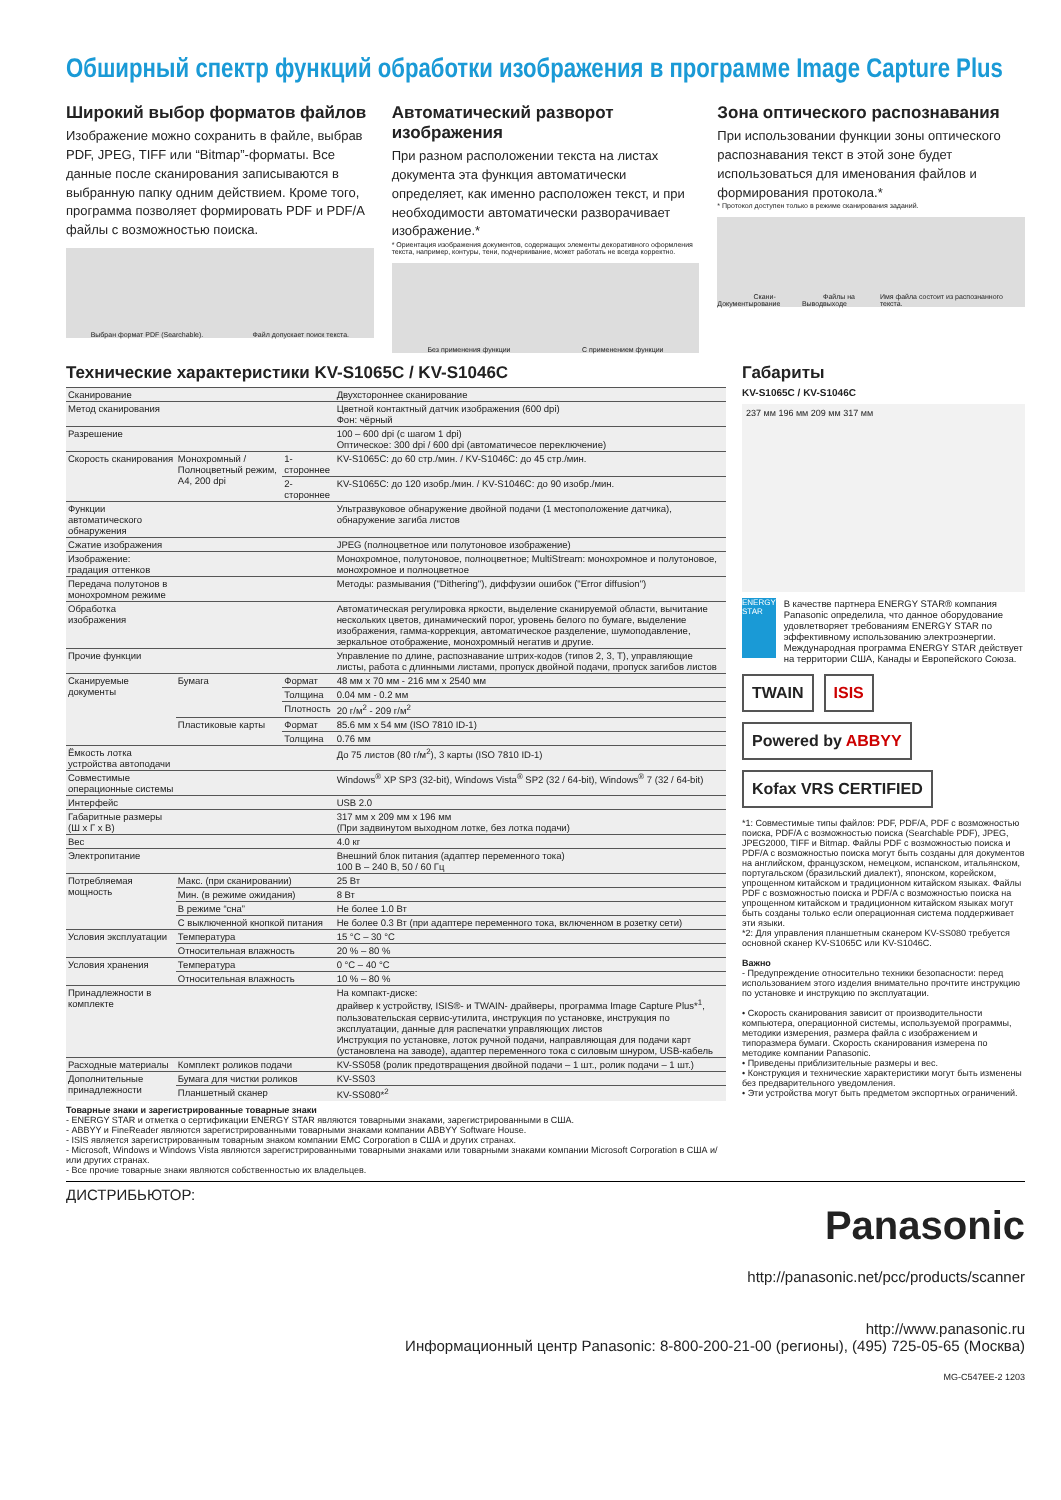Обширный спектр функций обработки изображения в программе Image Capture Plus
Широкий выбор форматов файлов
Изображение можно сохранить в файле, выбрав PDF, JPEG, TIFF или “Bitmap”-форматы. Все данные после сканирования записываются в выбранную папку одним действием. Кроме того, программа позволяет формировать PDF и PDF/A файлы с возможностью поиска.
Выбран формат PDF (Searchable). Файл допускает поиск текста.
Автоматический разворот изображения
При разном расположении текста на листах документа эта функция автоматически определяет, как именно расположен текст, и при необходимости автоматически разворачивает изображение.*
* Ориентация изображения документов, содержащих элементы декоративного оформления текста, например, контуры, тени, подчеркивание, может работать не всегда корректно.
Без применения функции С применением функции
Зона оптического распознавания
При использовании функции зоны оптического распознавания текст в этой зоне будет использоваться для именования файлов и формирования протокола.*
* Протокол доступен только в режиме сканирования заданий.
Документы Скани-рование Вывод Файлы на выходе Имя файла состоит из распознанного текста.
Технические характеристики KV-S1065C / KV-S1046C
| Сканирование | | | Двухстороннее сканирование |
| Метод сканирования | | | Цветной контактный датчик изображения (600 dpi) Фон: чёрный |
| Разрешение | | | 100 – 600 dpi (с шагом 1 dpi) Оптическое: 300 dpi / 600 dpi (автоматичесое переключение) |
| Скорость сканирования | Монохромный /Полноцветный режим, A4, 200 dpi | 1-стороннее | KV-S1065C: до 60 стр./мин. / KV-S1046C: до 45 стр./мин. |
| | | 2-стороннее | KV-S1065C: до 120 изобр./мин. / KV-S1046C: до 90 изобр./мин. |
| Функции автоматического обнаружения | | | Ультразвуковое обнаружение двойной подачи (1 местоположение датчика), обнаружение загиба листов |
| Сжатие изображения | | | JPEG (полноцветное или полутоновое изображение) |
| Изображение: градация оттенков | | | Монохромное, полутоновое, полноцветное; MultiStream: монохромное и полутоновое, монохромное и полноцветное |
| Передача полутонов в монохромном режиме | | | Методы: размывания ("Dithering"), диффузии ошибок ("Error diffusion") |
| Обработка изображения | | | Автоматическая регулировка яркости, выделение сканируемой области, вычитание нескольких цветов, динамический порог, уровень белого по бумаге, выделение изображения, гамма-коррекция, автоматическое разделение, шумоподавление, зеркальное отображение, монохромный негатив и другие. |
| Прочие функции | | | Управление по длине, распознавание штрих-кодов (типов 2, 3, T), управляющие листы, работа с длинными листами, пропуск двойной подачи, пропуск загибов листов |
| Сканируемые документы | Бумага | Формат | 48 мм x 70 мм - 216 мм x 2540 мм |
| | | Толщина | 0.04 мм - 0.2 мм |
| | | Плотность | 20 г/м<sup>2</sup> - 209 г/м<sup>2</sup> |
| | Пластиковые карты | Формат | 85.6 мм x 54 мм (ISO 7810 ID-1) |
| | | Толщина | 0.76 мм |
| Ёмкость лотка устройства автоподачи | | | До 75 листов (80 г/м<sup>2</sup>), 3 карты (ISO 7810 ID-1) |
| Совместимые операционные системы | | | Windows<sup>®</sup> XP SP3 (32-bit), Windows Vista<sup>®</sup> SP2 (32 / 64-bit), Windows<sup>®</sup> 7 (32 / 64-bit) |
| Интерфейс | | | USB 2.0 |
| Габаритные размеры (Ш x Г x В) | | | 317 мм x 209 мм x 196 мм (При задвинутом выходном лотке, без лотка подачи) |
| Вес | | | 4.0 кг |
| Электропитание | | | Внешний блок питания (адаптер переменного тока) 100 В – 240 В, 50 / 60 Гц |
| Потребляемая мощность | Макс. (при сканировании) | | 25 Вт |
| | Мин. (в режиме ожидания) | | 8 Вт |
| | В режиме “сна” | | Не более 1.0 Вт |
| | С выключенной кнопкой питания | | Не более 0.3 Вт (при адаптере переменного тока, включенном в розетку сети) |
| Условия эксплуатации | Температура | | 15 °C – 30 °C |
| | Относительная влажность | | 20 % – 80 % |
| Условия хранения | Температура | | 0 °C – 40 °C |
| | Относительная влажность | | 10 % – 80 % |
| Принадлежности в комплекте | | | На компакт-диске: драйвер к устройству, ISIS®- и TWAIN- драйверы, программа Image Capture Plus*<sup>1</sup>, пользовательская сервис-утилита, инструкция по установке, инструкция по эксплуатации, данные для распечатки управляющих листов Инструкция по установке, лоток ручной подачи, направляющая для подачи карт (установлена на заводе), адаптер переменного тока с силовым шнуром, USB-кабель |
| Расходные материалы | Комплект роликов подачи | | KV-SS058 (ролик предотвращения двойной подачи – 1 шт., ролик подачи – 1 шт.) |
| Дополнительные принадлежности | Бумага для чистки роликов | | KV-SS03 |
| | Планшетный сканер | | KV-SS080*<sup>2</sup> |
Товарные знаки и зарегистрированные товарные знаки
- ENERGY STAR и отметка о сертификации ENERGY STAR являются товарными знаками, зарегистрированными в США.
- ABBYY и FineReader являются зарегистрированными товарными знаками компании ABBYY Software House.
- ISIS является зарегистрированным товарным знаком компании EMC Corporation в США и других странах.
- Microsoft, Windows и Windows Vista являются зарегистрированными товарными знаками или товарными знаками компании Microsoft Corporation в США и/или других странах.
- Все прочие товарные знаки являются собственностью их владельцев.
Габариты
KV-S1065C / KV-S1046C
237 мм 196 мм 209 мм 317 мм
ENERGY STAR
В качестве партнера ENERGY STAR® компания Panasonic определила, что данное оборудование удовлетворяет требованиям ENERGY STAR по эффективному использованию электроэнергии. Международная программа ENERGY STAR действует на территории США, Канады и Европейского Союза.
TWAIN ISIS Powered by ABBYY Kofax VRS CERTIFIED
*1: Совместимые типы файлов: PDF, PDF/A, PDF с возможностью поиска, PDF/A с возможностью поиска (Searchable PDF), JPEG, JPEG2000, TIFF и Bitmap. Файлы PDF с возможностью поиска и PDF/A с возможностью поиска могут быть созданы для документов на английском, французском, немецком, испанском, итальянском, португальском (бразильский диалект), японском, корейском, упрощенном китайском и традиционном китайском языках. Файлы PDF с возможностью поиска и PDF/A с возможностью поиска на упрощенном китайском и традиционном китайском языках могут быть созданы только если операционная система поддерживает эти языки.
*2: Для управления планшетным сканером KV-SS080 требуется основной сканер KV-S1065C или KV-S1046C.
Важно
- Предупреждение относительно техники безопасности: перед использованием этого изделия внимательно прочтите инструкцию по установке и инструкцию по эксплуатации.
• Скорость сканирования зависит от производительности компьютера, операционной системы, используемой программы, методики измерения, размера файла с изображением и типоразмера бумаги. Скорость сканирования измерена по методике компании Panasonic.
• Приведены приблизительные размеры и вес.
• Конструкция и технические характеристики могут быть изменены без предварительного уведомления.
• Эти устройства могут быть предметом экспортных ограничений.
ДИСТРИБЬЮТОР:
Panasonic
http://panasonic.net/pcc/products/scanner
http://www.panasonic.ru
Информационный центр Panasonic: 8-800-200-21-00 (регионы), (495) 725-05-65 (Москва)
MG-C547EE-2 1203